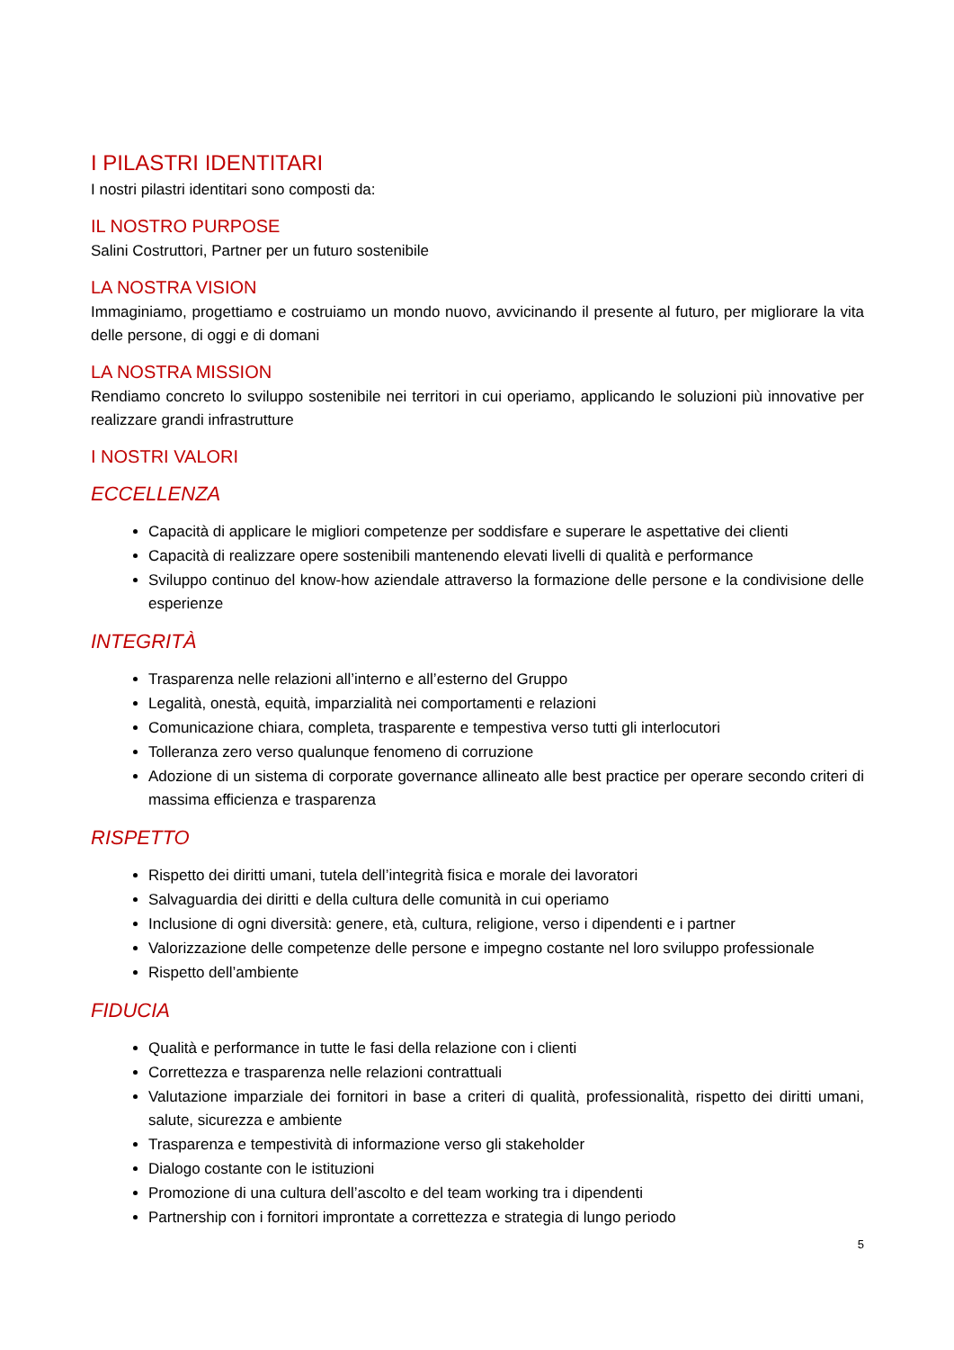I PILASTRI IDENTITARI
I nostri pilastri identitari sono composti da:
IL NOSTRO PURPOSE
Salini Costruttori, Partner per un futuro sostenibile
LA NOSTRA VISION
Immaginiamo, progettiamo e costruiamo un mondo nuovo, avvicinando il presente al futuro, per migliorare la vita delle persone, di oggi e di domani
LA NOSTRA MISSION
Rendiamo concreto lo sviluppo sostenibile nei territori in cui operiamo, applicando le soluzioni più innovative per realizzare grandi infrastrutture
I NOSTRI VALORI
ECCELLENZA
Capacità di applicare le migliori competenze per soddisfare e superare le aspettative dei clienti
Capacità di realizzare opere sostenibili mantenendo elevati livelli di qualità e performance
Sviluppo continuo del know-how aziendale attraverso la formazione delle persone e la condivisione delle esperienze
INTEGRITÀ
Trasparenza nelle relazioni all’interno e all’esterno del Gruppo
Legalità, onestà, equità, imparzialità nei comportamenti e relazioni
Comunicazione chiara, completa, trasparente e tempestiva verso tutti gli interlocutori
Tolleranza zero verso qualunque fenomeno di corruzione
Adozione di un sistema di corporate governance allineato alle best practice per operare secondo criteri di massima efficienza e trasparenza
RISPETTO
Rispetto dei diritti umani, tutela dell’integrità fisica e morale dei lavoratori
Salvaguardia dei diritti e della cultura delle comunità in cui operiamo
Inclusione di ogni diversità: genere, età, cultura, religione, verso i dipendenti e i partner
Valorizzazione delle competenze delle persone e impegno costante nel loro sviluppo professionale
Rispetto dell’ambiente
FIDUCIA
Qualità e performance in tutte le fasi della relazione con i clienti
Correttezza e trasparenza nelle relazioni contrattuali
Valutazione imparziale dei fornitori in base a criteri di qualità, professionalità, rispetto dei diritti umani, salute, sicurezza e ambiente
Trasparenza e tempestività di informazione verso gli stakeholder
Dialogo costante con le istituzioni
Promozione di una cultura dell’ascolto e del team working tra i dipendenti
Partnership con i fornitori improntate a correttezza e strategia di lungo periodo
5